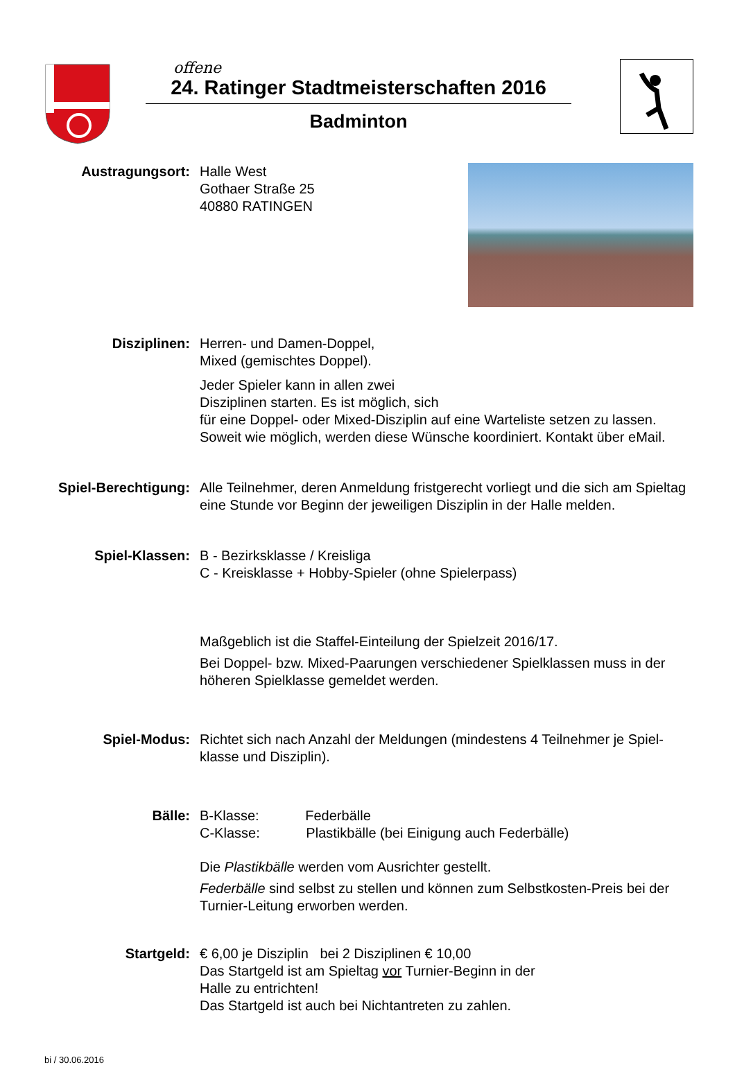offene
24. Ratinger Stadtmeisterschaften 2016
Badminton
Austragungsort: Halle West
Gothaer Straße 25
40880 RATINGEN
Disziplinen: Herren- und Damen-Doppel,
Mixed (gemischtes Doppel).
Jeder Spieler kann in allen zwei
Disziplinen starten. Es ist möglich, sich
für eine Doppel- oder Mixed-Disziplin auf eine Warteliste setzen zu lassen. Soweit wie möglich, werden diese Wünsche koordiniert. Kontakt über eMail.
Spiel-Berechtigung:
Alle Teilnehmer, deren Anmeldung fristgerecht vorliegt und die sich am Spieltag eine Stunde vor Beginn der jeweiligen Disziplin in der Halle melden.
Spiel-Klassen: B - Bezirksklasse / Kreisliga
C - Kreisklasse + Hobby-Spieler (ohne Spielerpass)
Maßgeblich ist die Staffel-Einteilung der Spielzeit 2016/17.
Bei Doppel- bzw. Mixed-Paarungen verschiedener Spielklassen muss in der höheren Spielklasse gemeldet werden.
Spiel-Modus: Richtet sich nach Anzahl der Meldungen (mindestens 4 Teilnehmer je Spiel-klasse und Disziplin).
Bälle: B-Klasse: Federbälle
C-Klasse: Plastikbälle (bei Einigung auch Federbälle)
Die Plastikbälle werden vom Ausrichter gestellt.
Federbälle sind selbst zu stellen und können zum Selbstkosten-Preis bei der Turnier-Leitung erworben werden.
Startgeld: € 6,00 je Disziplin bei 2 Disziplinen € 10,00
Das Startgeld ist am Spieltag vor Turnier-Beginn in der
Halle zu entrichten!
Das Startgeld ist auch bei Nichtantreten zu zahlen.
bi / 30.06.2016